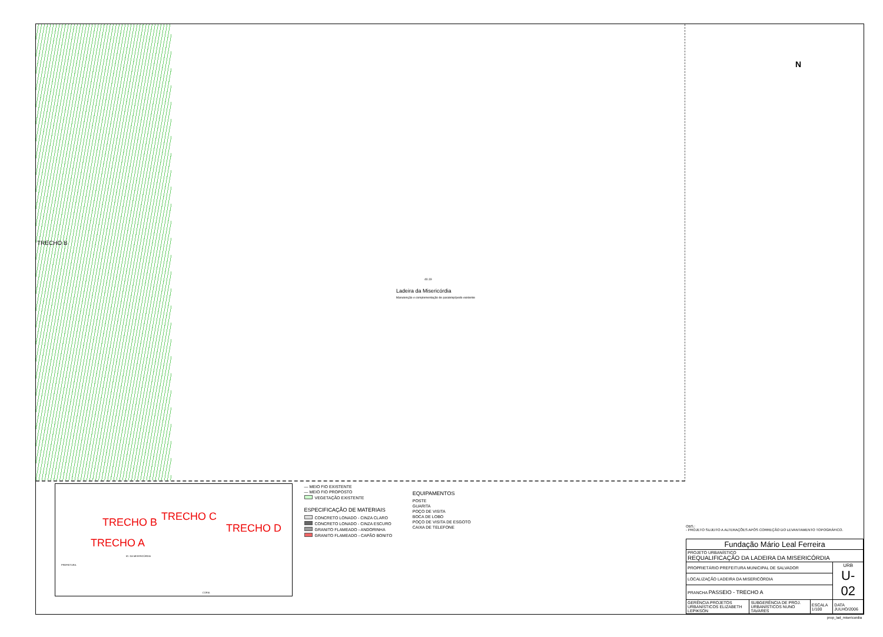TRECHO B
Ladeira da Misericórdia
Manutenção e complementação de paralelepípedo existente
40.19
N
TRECHO B TRECHO C
TRECHO D
TRECHO A
PREFEITURA
IG. DA MISERICÓRDIA
CÚRIA
— MEIO FIO EXISTENTE
— MEIO FIO PROPOSTO
VEGETAÇÃO EXISTENTE
ESPECIFICAÇÃO DE MATERIAIS
CONCRETO LONADO - CINZA CLARO
CONCRETO LONADO - CINZA ESCURO
GRANITO FLAMEADO - ANDORINHA
GRANITO FLAMEADO - CAPÃO BONITO
EQUIPAMENTOS
POSTE
GUARITA
POÇO DE VISITA
BOCA DE LOBO
POÇO DE VISITA DE ESGOTO
CAIXA DE TELEFONE
OBS.:
- PROJETO SUJEITO A ALTERAÇÕES APÓS CORREÇÃO DO LEVANTAMENTO TOPOGRÁFICO.
| Fundação Mário Leal Ferreira | | | |
| PROJETO URBANÍSTICO REQUALIFICAÇÃO DA LADEIRA DA MISERICÓRDIA | | | |
| PROPRIETÁRIO PREFEITURA MUNICIPAL DE SALVADOR | | | URB U-02 |
| LOCALIZAÇÃO LADEIRA DA MISERICÓRDIA | | | |
| PRANCHA PASSEIO - TRECHO A | | | |
| GERÊNCIA PROJETOS URBANÍSTICOS ELIZABETH LEPIKSON | SUBGERÊNCIA DE PROJ. URBANÍSTICOS NUNO TAVARES | ESCALA 1/100 | DATA JULHO/2006 |
prop_lad_misericordia